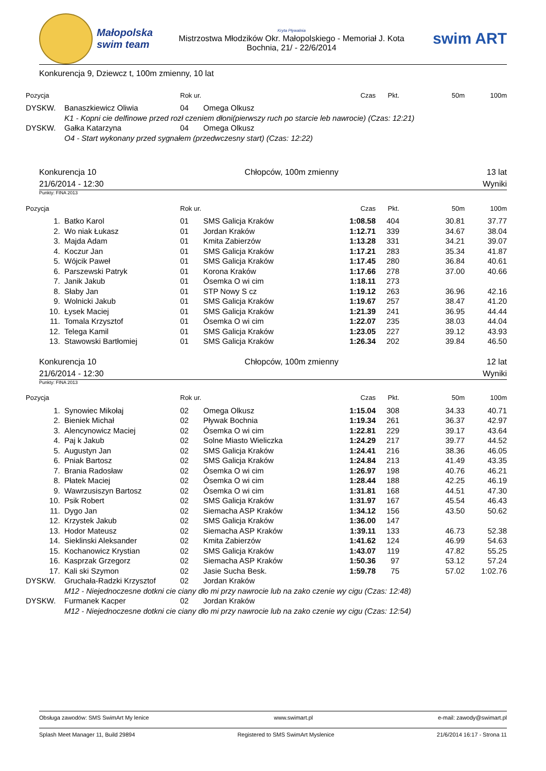Małopolska
swim team
Kryta Pływalnia
Mistrzostwa Młodzików Okr. Małopolskiego - Memoriał J. Kota
Bochnia, 21/ - 22/6/2014
swim ART
Konkurencja 9, Dziewcz t, 100m zmienny, 10 lat
| Pozycja | | Rok ur. | | Czas | Pkt. | 50m | 100m |
| --- | --- | --- | --- | --- | --- | --- | --- |
| DYSKW. | Banaszkiewicz Oliwia | 04 | Omega Olkusz | | | | |
| | K1 - Kopni cie delfinowe przed rozł czeniem dłoni(pierwszy ruch po starcie leb nawrocie) (Czas: 12:21) | | | | | | |
| DYSKW. | Gałka Katarzyna | 04 | Omega Olkusz | | | | |
| | O4 - Start wykonany przed sygnałem (przedwczesny start) (Czas: 12:22) | | | | | | |
Konkurencja 10 Chłopców, 100m zmienny 13 lat
21/6/2014 - 12:30 Wyniki
Punkty: FINA 2013
| Pozycja | | Rok ur. | | Czas | Pkt. | 50m | 100m |
| --- | --- | --- | --- | --- | --- | --- | --- |
| 1. | Batko Karol | 01 | SMS Galicja Kraków | 1:08.58 | 404 | 30.81 | 37.77 |
| 2. | Wo niak Łukasz | 01 | Jordan Kraków | 1:12.71 | 339 | 34.67 | 38.04 |
| 3. | Majda Adam | 01 | Kmita Zabierzów | 1:13.28 | 331 | 34.21 | 39.07 |
| 4. | Koczur Jan | 01 | SMS Galicja Kraków | 1:17.21 | 283 | 35.34 | 41.87 |
| 5. | Wójcik Paweł | 01 | SMS Galicja Kraków | 1:17.45 | 280 | 36.84 | 40.61 |
| 6. | Parszewski Patryk | 01 | Korona Kraków | 1:17.66 | 278 | 37.00 | 40.66 |
| 7. | Janik Jakub | 01 | Ósemka O wi cim | 1:18.11 | 273 | | |
| 8. | Słaby Jan | 01 | STP Nowy S cz | 1:19.12 | 263 | 36.96 | 42.16 |
| 9. | Wolnicki Jakub | 01 | SMS Galicja Kraków | 1:19.67 | 257 | 38.47 | 41.20 |
| 10. | Łysek Maciej | 01 | SMS Galicja Kraków | 1:21.39 | 241 | 36.95 | 44.44 |
| 11. | Tomala Krzysztof | 01 | Ósemka O wi cim | 1:22.07 | 235 | 38.03 | 44.04 |
| 12. | Telega Kamil | 01 | SMS Galicja Kraków | 1:23.05 | 227 | 39.12 | 43.93 |
| 13. | Stawowski Bartłomiej | 01 | SMS Galicja Kraków | 1:26.34 | 202 | 39.84 | 46.50 |
Konkurencja 10 Chłopców, 100m zmienny 12 lat
21/6/2014 - 12:30 Wyniki
Punkty: FINA 2013
| Pozycja | | Rok ur. | | Czas | Pkt. | 50m | 100m |
| --- | --- | --- | --- | --- | --- | --- | --- |
| 1. | Synowiec Mikołaj | 02 | Omega Olkusz | 1:15.04 | 308 | 34.33 | 40.71 |
| 2. | Bieniek Michał | 02 | Pływak Bochnia | 1:19.34 | 261 | 36.37 | 42.97 |
| 3. | Alencynowicz Maciej | 02 | Ósemka O wi cim | 1:22.81 | 229 | 39.17 | 43.64 |
| 4. | Paj k Jakub | 02 | Solne Miasto Wieliczka | 1:24.29 | 217 | 39.77 | 44.52 |
| 5. | Augustyn Jan | 02 | SMS Galicja Kraków | 1:24.41 | 216 | 38.36 | 46.05 |
| 6. | Pniak Bartosz | 02 | SMS Galicja Kraków | 1:24.84 | 213 | 41.49 | 43.35 |
| 7. | Brania Radosław | 02 | Ósemka O wi cim | 1:26.97 | 198 | 40.76 | 46.21 |
| 8. | Płatek Maciej | 02 | Ósemka O wi cim | 1:28.44 | 188 | 42.25 | 46.19 |
| 9. | Wawrzusiszyn Bartosz | 02 | Ósemka O wi cim | 1:31.81 | 168 | 44.51 | 47.30 |
| 10. | Psik Robert | 02 | SMS Galicja Kraków | 1:31.97 | 167 | 45.54 | 46.43 |
| 11. | Dygo Jan | 02 | Siemacha ASP Kraków | 1:34.12 | 156 | 43.50 | 50.62 |
| 12. | Krzystek Jakub | 02 | SMS Galicja Kraków | 1:36.00 | 147 | | |
| 13. | Hodor Mateusz | 02 | Siemacha ASP Kraków | 1:39.11 | 133 | 46.73 | 52.38 |
| 14. | Sieklinski Aleksander | 02 | Kmita Zabierzów | 1:41.62 | 124 | 46.99 | 54.63 |
| 15. | Kochanowicz Krystian | 02 | SMS Galicja Kraków | 1:43.07 | 119 | 47.82 | 55.25 |
| 16. | Kasprzak Grzegorz | 02 | Siemacha ASP Kraków | 1:50.36 | 97 | 53.12 | 57.24 |
| 17. | Kali ski Szymon | 02 | Jasie Sucha Besk. | 1:59.78 | 75 | 57.02 | 1:02.76 |
| DYSKW. | Gruchała-Radzki Krzysztof | 02 | Jordan Kraków | | | | |
| | M12 - Niejednoczesne dotkni cie ciany dło mi przy nawrocie lub na zako czenie wy cigu (Czas: 12:48) | | | | | | |
| DYSKW. | Furmanek Kacper | 02 | Jordan Kraków | | | | |
| | M12 - Niejednoczesne dotkni cie ciany dło mi przy nawrocie lub na zako czenie wy cigu (Czas: 12:54) | | | | | | |
Obsługa zawodów: SMS SwimArt My lenice www.swimart.pl e-mail: zawody@swimart.pl
Splash Meet Manager 11, Build 29894 Registered to SMS SwimArt Myslenice 21/6/2014 16:17 - Strona 11